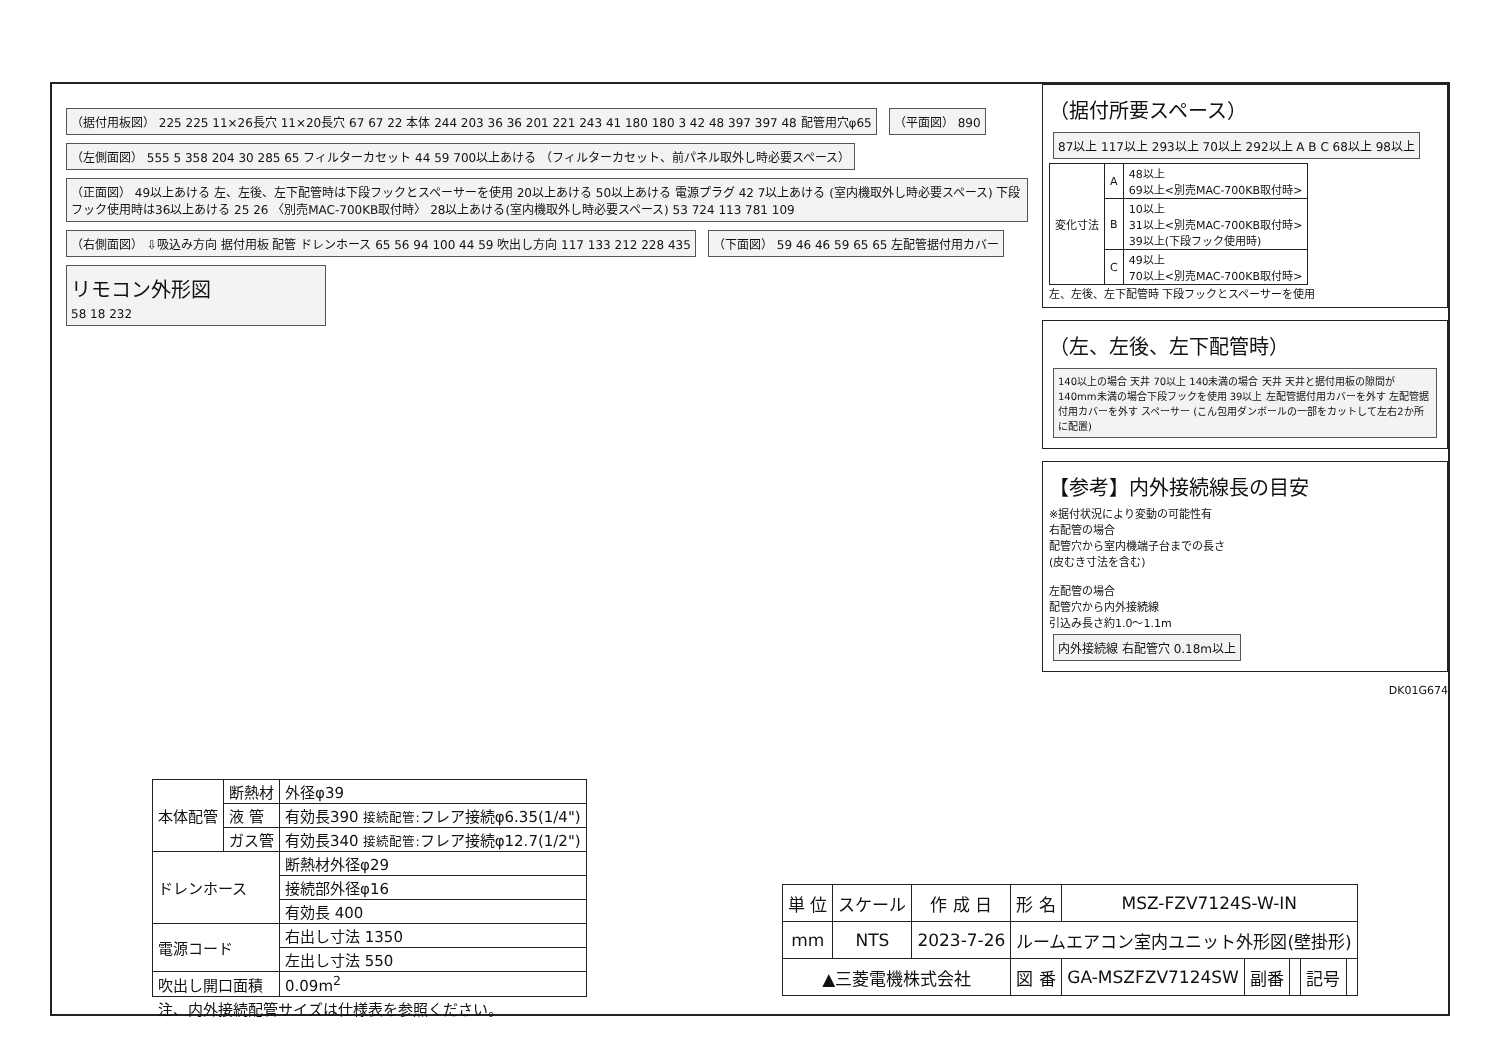（据付用板図） 225 225 11×26長穴 11×20長穴 67 67 22 本体 244 203 36 36 201 221 243 41 180 180 3 42 48 397 397 48 配管用穴φ65
（平面図） 890
（左側面図） 555 5 358 204 30 285 65 フィルターカセット 44 59 700以上あける （フィルターカセット、前パネル取外し時必要スペース）
（正面図） 49以上あける 左、左後、左下配管時は下段フックとスペーサーを使用 20以上あける 50以上あける 電源プラグ 42 7以上あける (室内機取外し時必要スペース) 下段フック使用時は36以上あける 25 26 〈別売MAC-700KB取付時〉 28以上あける(室内機取外し時必要スペース) 53 724 113 781 109
（右側面図） ⇩吸込み方向 据付用板 配管 ドレンホース 65 56 94 100 44 59 吹出し方向 117 133 212 228 435
（下面図） 59 46 46 59 65 65 左配管据付用カバー
リモコン外形図
58 18 232
（据付所要スペース）
87以上 117以上 293以上 70以上 292以上 A B C 68以上 98以上
| 変化寸法 | A | 48以上 69以上<別売MAC-700KB取付時> |
| | B | 10以上 31以上<別売MAC-700KB取付時> 39以上(下段フック使用時) |
| | C | 49以上 70以上<別売MAC-700KB取付時> |
左、左後、左下配管時 下段フックとスペーサーを使用
（左、左後、左下配管時）
140以上の場合 天井 70以上 140未満の場合 天井 天井と据付用板の隙間が140mm未満の場合下段フックを使用 39以上 左配管据付用カバーを外す 左配管据付用カバーを外す スペーサー (こん包用ダンボールの一部をカットして左右2か所に配置)
【参考】内外接続線長の目安
※据付状況により変動の可能性有
右配管の場合
配管穴から室内機端子台までの長さ
(皮むき寸法を含む)
左配管の場合
配管穴から内外接続線
引込み長さ約1.0～1.1m
内外接続線 右配管穴 0.18m以上
DK01G674
| 本体配管 | 断熱材 | 外径φ39 |
| | 液 管 | 有効長390 接続配管: フレア接続φ6.35(1/4") |
| | ガス管 | 有効長340 接続配管: フレア接続φ12.7(1/2") |
| ドレンホース | | 断熱材外径φ29 |
| | | 接続部外径φ16 |
| | | 有効長 400 |
| 電源コード | | 右出し寸法 1350 |
| | | 左出し寸法 550 |
| 吹出し開口面積 | | 0.09m<sup>2</sup> |
| 注、内外接続配管サイズは仕様表を参照ください。 | | |
| 単 位 | スケール | 作 成 日 | 形 名 | MSZ-FZV7124S-W-IN | | | | |
| mm | NTS | 2023-7-26 | ルームエアコン室内ユニット外形図(壁掛形) | | | | | |
| ▲三菱電機株式会社 | | | 図 番 | GA-MSZFZV7124SW | 副番 | | 記号 | |